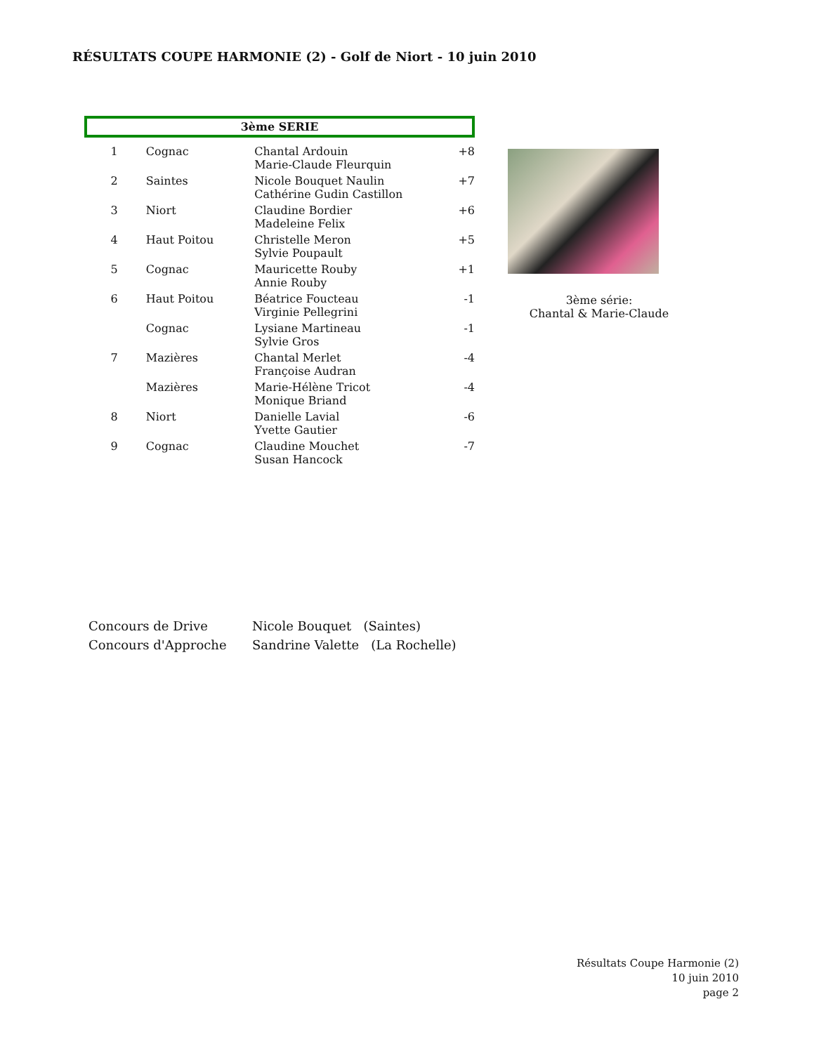RÉSULTATS COUPE HARMONIE (2) - Golf de Niort - 10 juin 2010
3ème SERIE
| 1 | Cognac | Chantal Ardouin Marie-Claude Fleurquin | +8 |
| 2 | Saintes | Nicole Bouquet Naulin Cathérine Gudin Castillon | +7 |
| 3 | Niort | Claudine Bordier Madeleine Felix | +6 |
| 4 | Haut Poitou | Christelle Meron Sylvie Poupault | +5 |
| 5 | Cognac | Mauricette Rouby Annie Rouby | +1 |
| 6 | Haut Poitou | Béatrice Foucteau Virginie Pellegrini | -1 |
| | Cognac | Lysiane Martineau Sylvie Gros | -1 |
| 7 | Mazières | Chantal Merlet Françoise Audran | -4 |
| | Mazières | Marie-Hélène Tricot Monique Briand | -4 |
| 8 | Niort | Danielle Lavial Yvette Gautier | -6 |
| 9 | Cognac | Claudine Mouchet Susan Hancock | -7 |
3ème série:
Chantal & Marie-Claude
Concours de Drive Nicole Bouquet (Saintes)
Concours d'Approche Sandrine Valette (La Rochelle)
Résultats Coupe Harmonie (2)
10 juin 2010
page 2